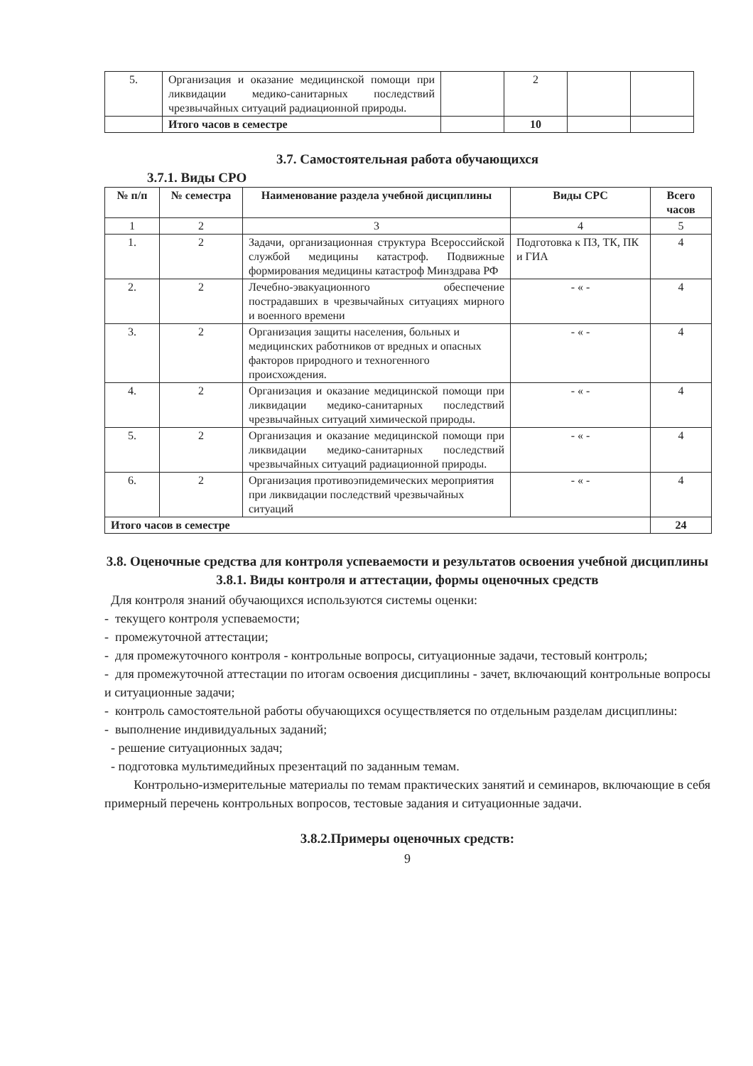| 5. | Организация и оказание медицинской помощи при ликвидации медико-санитарных последствий чрезвычайных ситуаций радиационной природы. | | 2 | | |
| | Итого часов в семестре | | 10 | | |
3.7. Самостоятельная работа обучающихся
3.7.1. Виды СРО
| № п/п | № семестра | Наименование раздела учебной дисциплины | Виды СРС | Всего часов |
| --- | --- | --- | --- | --- |
| 1 | 2 | 3 | 4 | 5 |
| 1. | 2 | Задачи, организационная структура Всероссийской службой медицины катастроф. Подвижные формирования медицины катастроф Минздрава РФ | Подготовка к ПЗ, ТК, ПК и ГИА | 4 |
| 2. | 2 | Лечебно-эвакуационного обеспечение пострадавших в чрезвычайных ситуациях мирного и военного времени | - « - | 4 |
| 3. | 2 | Организация защиты населения, больных и медицинских работников от вредных и опасных факторов природного и техногенного происхождения. | - « - | 4 |
| 4. | 2 | Организация и оказание медицинской помощи при ликвидации медико-санитарных последствий чрезвычайных ситуаций химической природы. | - « - | 4 |
| 5. | 2 | Организация и оказание медицинской помощи при ликвидации медико-санитарных последствий чрезвычайных ситуаций радиационной природы. | - « - | 4 |
| 6. | 2 | Организация противоэпидемических мероприятия при ликвидации последствий чрезвычайных ситуаций | - « - | 4 |
| Итого часов в семестре | | | | 24 |
3.8. Оценочные средства для контроля успеваемости и результатов освоения учебной дисциплины
3.8.1. Виды контроля и аттестации, формы оценочных средств
Для контроля знаний обучающихся используются системы оценки:
- текущего контроля успеваемости;
- промежуточной аттестации;
- для промежуточного контроля - контрольные вопросы, ситуационные задачи, тестовый контроль;
- для промежуточной аттестации по итогам освоения дисциплины - зачет, включающий контрольные вопросы и ситуационные задачи;
- контроль самостоятельной работы обучающихся осуществляется по отдельным разделам дисциплины:
- выполнение индивидуальных заданий;
- решение ситуационных задач;
- подготовка мультимедийных презентаций по заданным темам.
Контрольно-измерительные материалы по темам практических занятий и семинаров, включающие в себя примерный перечень контрольных вопросов, тестовые задания и ситуационные задачи.
3.8.2.Примеры оценочных средств:
9